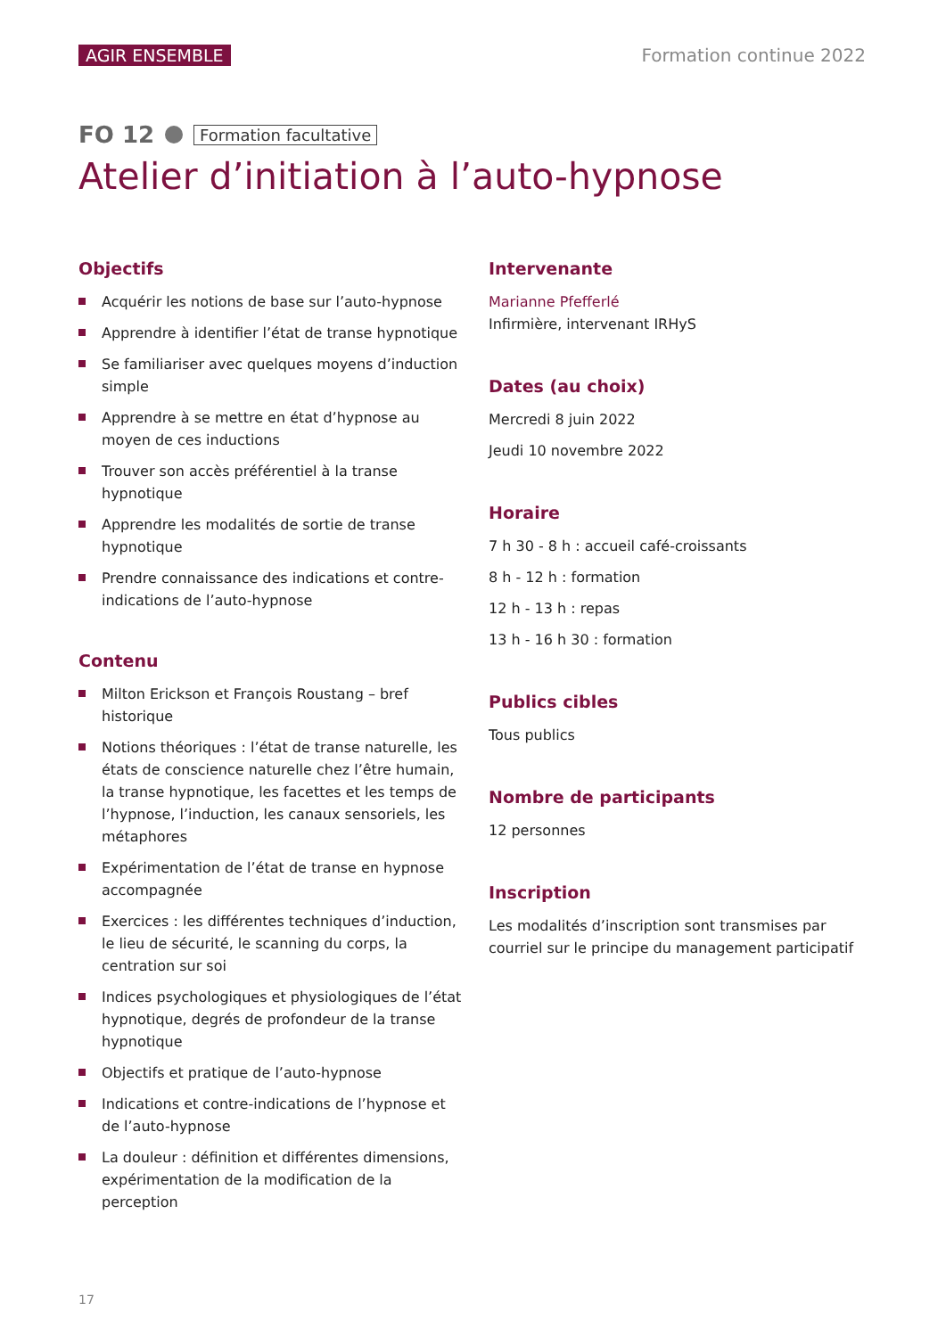AGIR ENSEMBLE Formation continue 2022
FO 12 Formation facultative
Atelier d’initiation à l’auto-hypnose
Objectifs
Acquérir les notions de base sur l’auto-hypnose
Apprendre à identifier l’état de transe hypnotique
Se familiariser avec quelques moyens d’induction simple
Apprendre à se mettre en état d’hypnose au moyen de ces inductions
Trouver son accès préférentiel à la transe hypnotique
Apprendre les modalités de sortie de transe hypnotique
Prendre connaissance des indications et contre-indications de l’auto-hypnose
Contenu
Milton Erickson et François Roustang – bref historique
Notions théoriques : l’état de transe naturelle, les états de conscience naturelle chez l’être humain, la transe hypnotique, les facettes et les temps de l’hypnose, l’induction, les canaux sensoriels, les métaphores
Expérimentation de l’état de transe en hypnose accompagnée
Exercices : les différentes techniques d’induction, le lieu de sécurité, le scanning du corps, la centration sur soi
Indices psychologiques et physiologiques de l’état hypnotique, degrés de profondeur de la transe hypnotique
Objectifs et pratique de l’auto-hypnose
Indications et contre-indications de l’hypnose et de l’auto-hypnose
La douleur : définition et différentes dimensions, expérimentation de la modification de la perception
Intervenante
Marianne Pfefferlé
Infirmière, intervenant IRHyS
Dates (au choix)
Mercredi 8 juin 2022
Jeudi 10 novembre 2022
Horaire
7 h 30 - 8 h : accueil café-croissants
8 h - 12 h : formation
12 h - 13 h : repas
13 h - 16 h 30 : formation
Publics cibles
Tous publics
Nombre de participants
12 personnes
Inscription
Les modalités d’inscription sont transmises par courriel sur le principe du management participatif
17